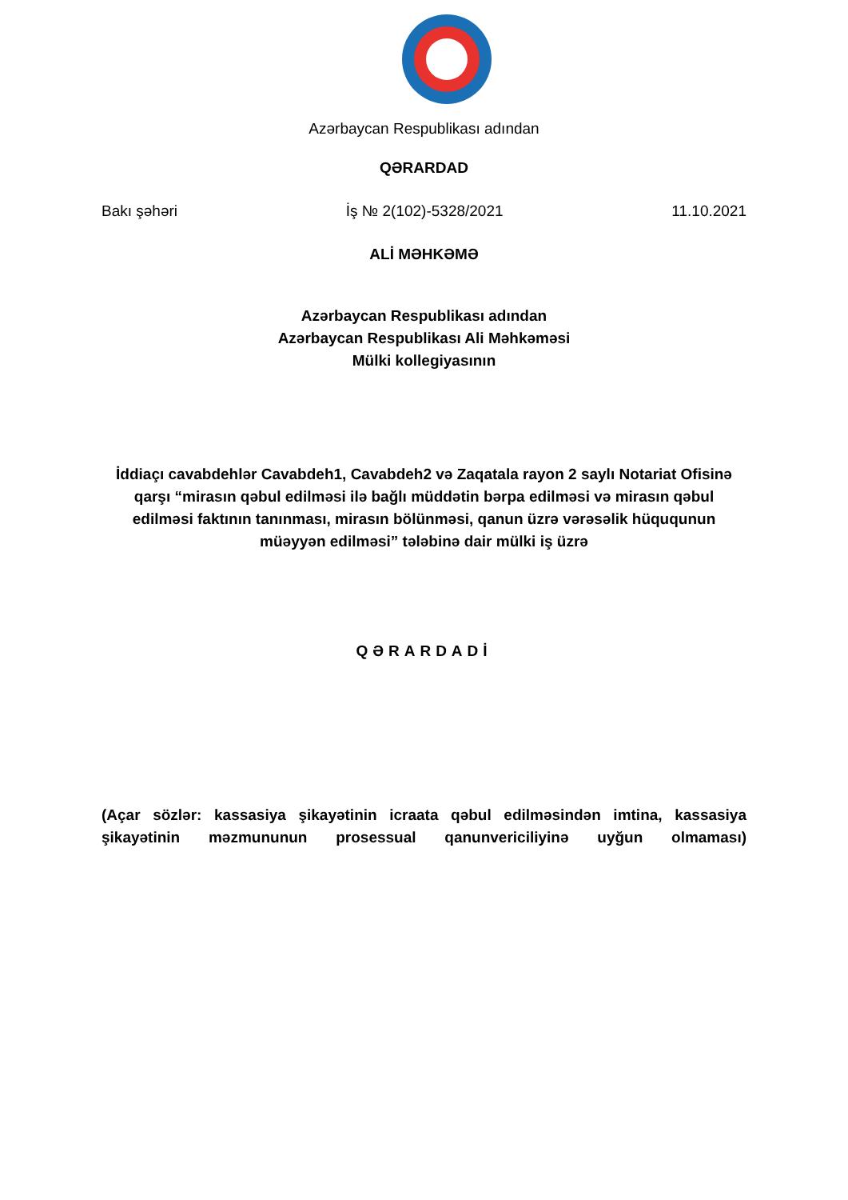Azərbaycan Respublikası adından
QƏRARDAD
Bakı şəhəri İş № 2(102)-5328/2021 11.10.2021
ALİ MƏHKƏMƏ
Azərbaycan Respublikası adından
Azərbaycan Respublikası Ali Məhkəməsi
Mülki kollegiyasının
İddiaçı cavabdehlər Cavabdeh1, Cavabdeh2 və Zaqatala rayon 2 saylı Notariat Ofisinə qarşı “mirasın qəbul edilməsi ilə bağlı müddətin bərpa edilməsi və mirasın qəbul edilməsi faktının tanınması, mirasın bölünməsi, qanun üzrə vərəsəlik hüququnun müəyyən edilməsi” tələbinə dair mülki iş üzrə
QƏRARDADİ
(Açar sözlər: kassasiya şikayətinin icraata qəbul edilməsindən imtina, kassasiya şikayətinin məzmununun prosessual qanunvericiliyinə uyğun olmaması)